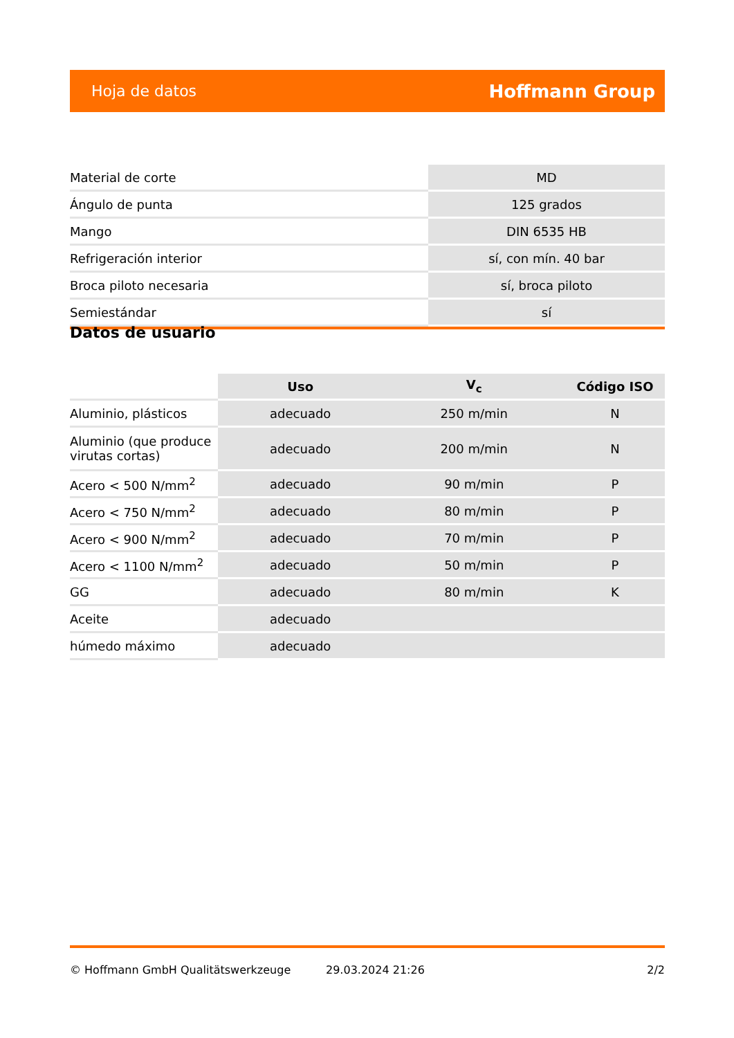Hoja de datos Hoffmann Group
| Material de corte | MD |
| Ángulo de punta | 125 grados |
| Mango | DIN 6535 HB |
| Refrigeración interior | sí, con mín. 40 bar |
| Broca piloto necesaria | sí, broca piloto |
| Semiestándar | sí |
Datos de usuario
| | Uso | V<sub>c</sub> | Código ISO |
| --- | --- | --- | --- |
| Aluminio, plásticos | adecuado | 250 m/min | N |
| Aluminio (que produce virutas cortas) | adecuado | 200 m/min | N |
| Acero < 500 N/mm<sup>2</sup> | adecuado | 90 m/min | P |
| Acero < 750 N/mm<sup>2</sup> | adecuado | 80 m/min | P |
| Acero < 900 N/mm<sup>2</sup> | adecuado | 70 m/min | P |
| Acero < 1100 N/mm<sup>2</sup> | adecuado | 50 m/min | P |
| GG | adecuado | 80 m/min | K |
| Aceite | adecuado | | |
| húmedo máximo | adecuado | | |
© Hoffmann GmbH Qualitätswerkzeuge 29.03.2024 21:26 2/2